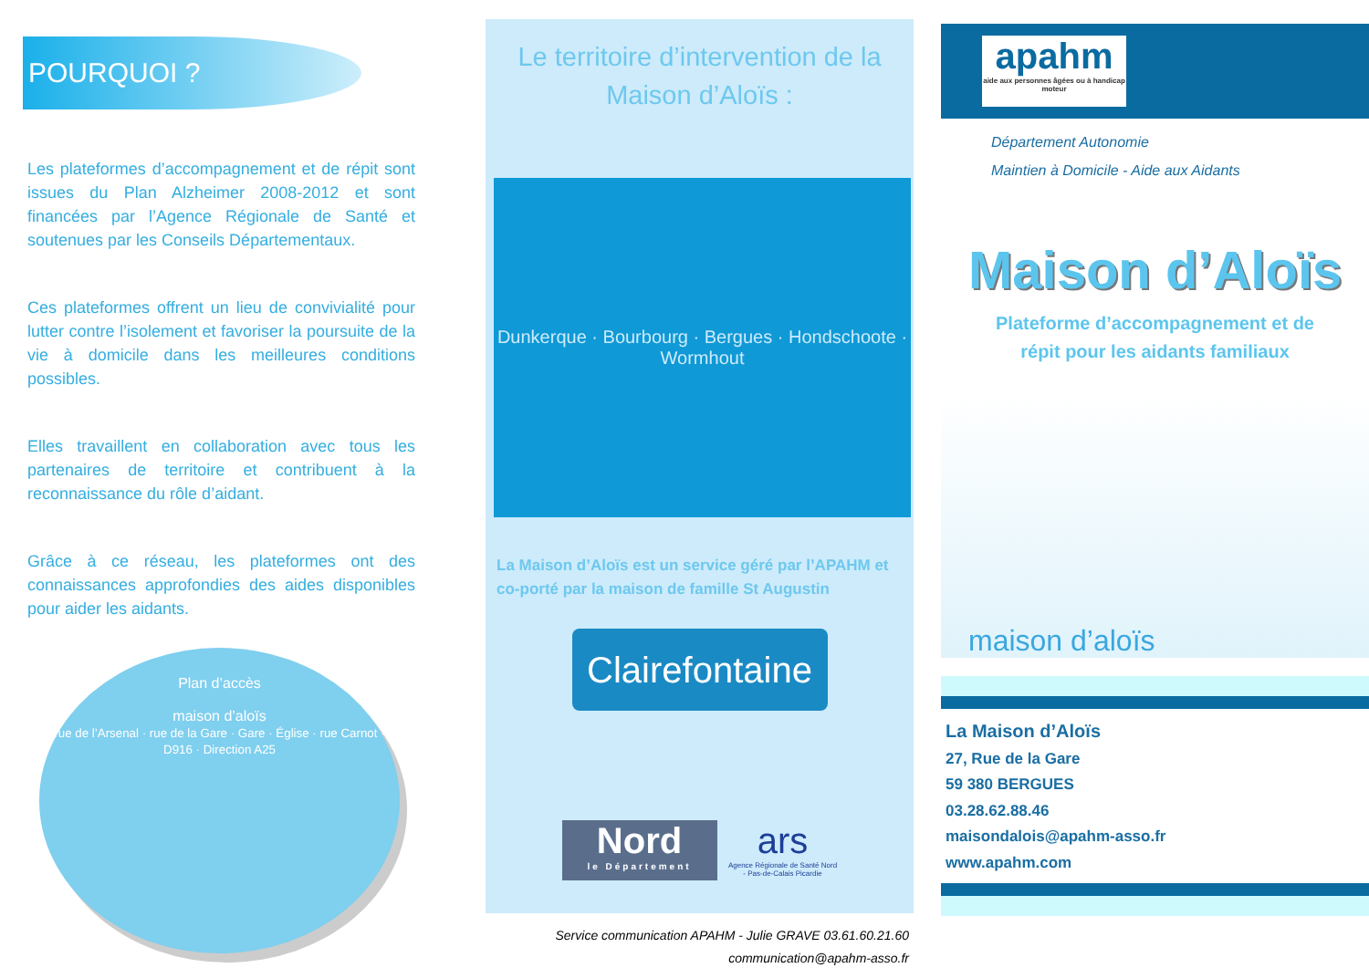POURQUOI ?
Les plateformes d’accompagnement et de répit sont issues du Plan Alzheimer 2008-2012 et sont financées par l’Agence Régionale de Santé et soutenues par les Conseils Départementaux.
Ces plateformes offrent un lieu de convivialité pour lutter contre l’isolement et favoriser la poursuite de la vie à domicile dans les meilleures conditions possibles.
Elles travaillent en collaboration avec tous les partenaires de territoire et contribuent à la reconnaissance du rôle d’aidant.
Grâce à ce réseau, les plateformes ont des connaissances approfondies des aides disponibles pour aider les aidants.
Plan d’accès
maison d’aloïs
rue de l’Arsenal · rue de la Gare · Gare · Église · rue Carnot · D916 · Direction A25
Le territoire d’intervention de la
Maison d’Aloïs :
Dunkerque · Bourbourg · Bergues · Hondschoote · Wormhout
La Maison d’Aloïs est un service géré par l’APAHM et co-porté par la maison de famille St Augustin
Clairefontaine
Nord
le Département
ars
Agence Régionale de Santé Nord - Pas-de-Calais Picardie
Service communication APAHM - Julie GRAVE 03.61.60.21.60
communication@apahm-asso.fr
apahm
aide aux personnes âgées ou à handicap moteur
Département Autonomie
Maintien à Domicile - Aide aux Aidants
Maison d’Aloïs
Plateforme d’accompagnement et de
répit pour les aidants familiaux
maison d’aloïs
La Maison d’Aloïs
27, Rue de la Gare
59 380 BERGUES
03.28.62.88.46
maisondalois@apahm-asso.fr
www.apahm.com